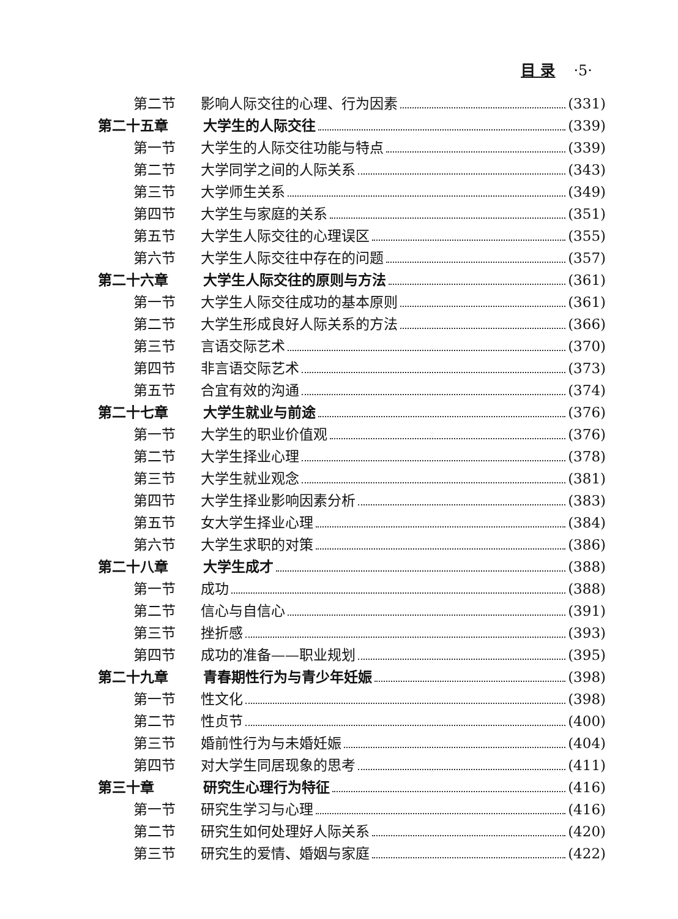目 录 ·5·
第二节 影响人际交往的心理、行为因素 (331)
第二十五章 大学生的人际交往 (339)
第一节 大学生的人际交往功能与特点 (339)
第二节 大学同学之间的人际关系 (343)
第三节 大学师生关系 (349)
第四节 大学生与家庭的关系 (351)
第五节 大学生人际交往的心理误区 (355)
第六节 大学生人际交往中存在的问题 (357)
第二十六章 大学生人际交往的原则与方法 (361)
第一节 大学生人际交往成功的基本原则 (361)
第二节 大学生形成良好人际关系的方法 (366)
第三节 言语交际艺术 (370)
第四节 非言语交际艺术 (373)
第五节 合宜有效的沟通 (374)
第二十七章 大学生就业与前途 (376)
第一节 大学生的职业价值观 (376)
第二节 大学生择业心理 (378)
第三节 大学生就业观念 (381)
第四节 大学生择业影响因素分析 (383)
第五节 女大学生择业心理 (384)
第六节 大学生求职的对策 (386)
第二十八章 大学生成才 (388)
第一节 成功 (388)
第二节 信心与自信心 (391)
第三节 挫折感 (393)
第四节 成功的准备——职业规划 (395)
第二十九章 青春期性行为与青少年妊娠 (398)
第一节 性文化 (398)
第二节 性贞节 (400)
第三节 婚前性行为与未婚妊娠 (404)
第四节 对大学生同居现象的思考 (411)
第三十章 研究生心理行为特征 (416)
第一节 研究生学习与心理 (416)
第二节 研究生如何处理好人际关系 (420)
第三节 研究生的爱情、婚姻与家庭 (422)